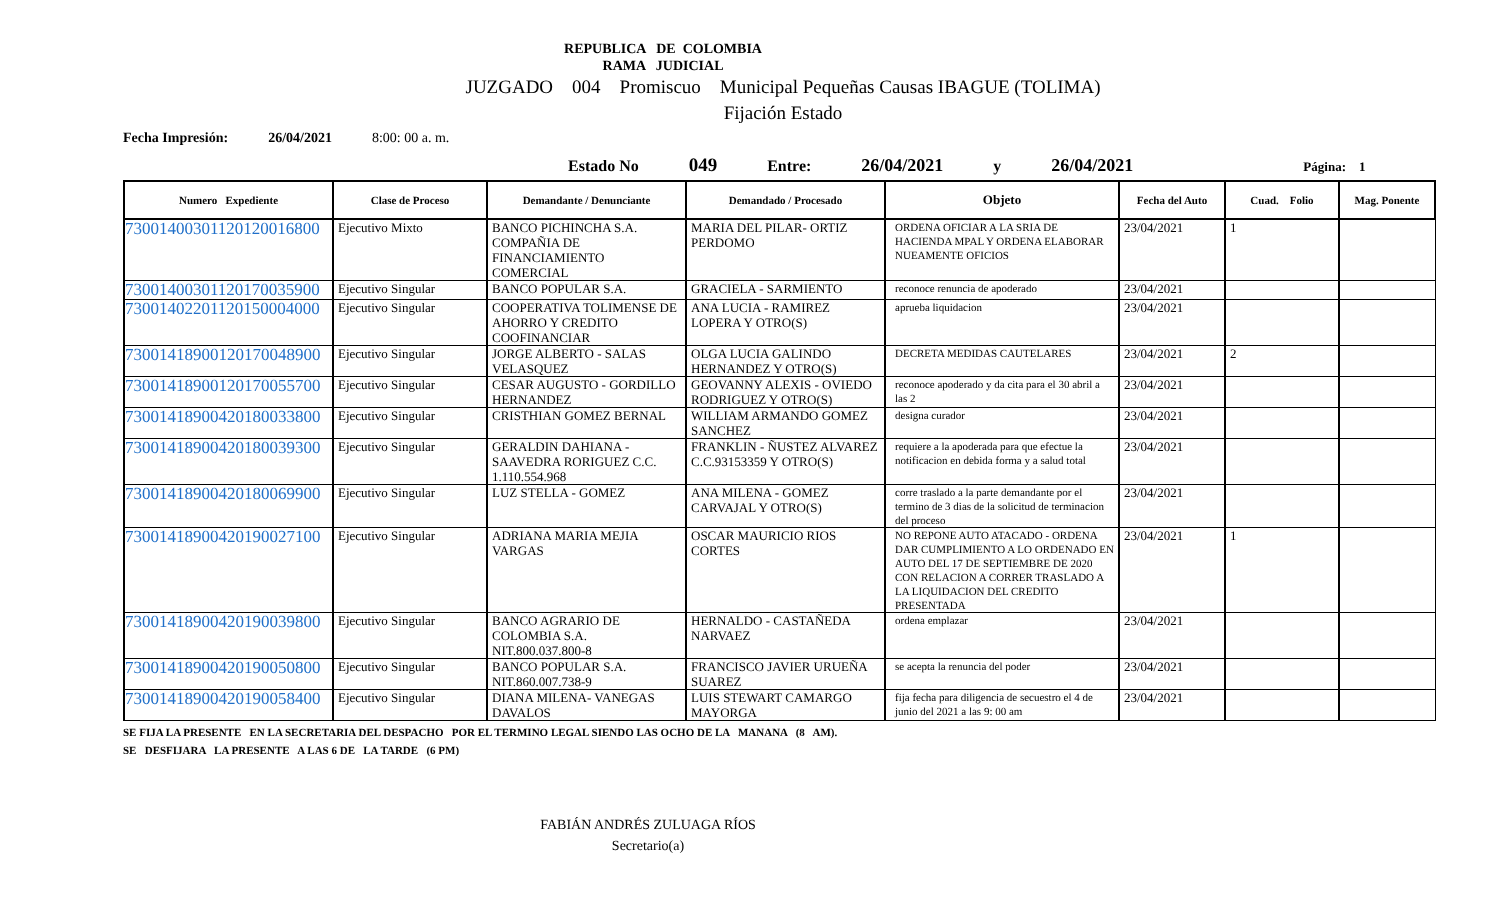REPUBLICA DE COLOMBIA
RAMA JUDICIAL
JUZGADO 004 Promiscuo Municipal Pequeñas Causas IBAGUE (TOLIMA)
Fijación Estado
Fecha Impresión: 26/04/2021 8:00: 00 a. m.
Estado No 049 Entre: 26/04/2021 y 26/04/2021 Página: 1
| Numero Expediente | Clase de Proceso | Demandante / Denunciante | Demandado / Procesado | Objeto | Fecha del Auto | Cuad. Folio | Mag. Ponente |
| --- | --- | --- | --- | --- | --- | --- | --- |
| 73001400301120120016800 | Ejecutivo Mixto | BANCO PICHINCHA S.A. COMPAÑIA DE FINANCIAMIENTO COMERCIAL | MARIA DEL PILAR- ORTIZ PERDOMO | ORDENA OFICIAR A LA SRIA DE HACIENDA MPAL Y ORDENA ELABORAR NUEAMENTE OFICIOS | 23/04/2021 | 1 | |
| 73001400301120170035900 | Ejecutivo Singular | BANCO POPULAR S.A. | GRACIELA - SARMIENTO | reconoce renuncia de apoderado | 23/04/2021 | | |
| 73001402201120150004000 | Ejecutivo Singular | COOPERATIVA TOLIMENSE DE AHORRO Y CREDITO COOFINANCIAR | ANA LUCIA - RAMIREZ LOPERA Y OTRO(S) | aprueba liquidacion | 23/04/2021 | | |
| 73001418900120170048900 | Ejecutivo Singular | JORGE ALBERTO - SALAS VELASQUEZ | OLGA LUCIA GALINDO HERNANDEZ Y OTRO(S) | DECRETA MEDIDAS CAUTELARES | 23/04/2021 | 2 | |
| 73001418900120170055700 | Ejecutivo Singular | CESAR AUGUSTO - GORDILLO HERNANDEZ | GEOVANNY ALEXIS - OVIEDO RODRIGUEZ Y OTRO(S) | reconoce apoderado y da cita para el 30 abril a las 2 | 23/04/2021 | | |
| 73001418900420180033800 | Ejecutivo Singular | CRISTHIAN GOMEZ BERNAL | WILLIAM ARMANDO GOMEZ SANCHEZ | designa curador | 23/04/2021 | | |
| 73001418900420180039300 | Ejecutivo Singular | GERALDIN DAHIANA - SAAVEDRA RORIGUEZ C.C. 1.110.554.968 | FRANKLIN - ÑUSTEZ ALVAREZ C.C.93153359 Y OTRO(S) | requiere a la apoderada para que efectue la notificacion en debida forma y a salud total | 23/04/2021 | | |
| 73001418900420180069900 | Ejecutivo Singular | LUZ STELLA - GOMEZ | ANA MILENA - GOMEZ CARVAJAL Y OTRO(S) | corre traslado a la parte demandante por el termino de 3 dias de la solicitud de terminacion del proceso | 23/04/2021 | | |
| 73001418900420190027100 | Ejecutivo Singular | ADRIANA MARIA MEJIA VARGAS | OSCAR MAURICIO RIOS CORTES | NO REPONE AUTO ATACADO - ORDENA DAR CUMPLIMIENTO A LO ORDENADO EN AUTO DEL 17 DE SEPTIEMBRE DE 2020 CON RELACION A CORRER TRASLADO A LA LIQUIDACION DEL CREDITO PRESENTADA | 23/04/2021 | 1 | |
| 73001418900420190039800 | Ejecutivo Singular | BANCO AGRARIO DE COLOMBIA S.A. NIT.800.037.800-8 | HERNALDO - CASTAÑEDA NARVAEZ | ordena emplazar | 23/04/2021 | | |
| 73001418900420190050800 | Ejecutivo Singular | BANCO POPULAR S.A. NIT.860.007.738-9 | FRANCISCO JAVIER URUEÑA SUAREZ | se acepta la renuncia del poder | 23/04/2021 | | |
| 73001418900420190058400 | Ejecutivo Singular | DIANA MILENA- VANEGAS DAVALOS | LUIS STEWART CAMARGO MAYORGA | fija fecha para diligencia de secuestro el 4 de junio del 2021 a las 9: 00 am | 23/04/2021 | | |
SE FIJA LA PRESENTE EN LA SECRETARIA DEL DESPACHO POR EL TERMINO LEGAL SIENDO LAS OCHO DE LA MANANA (8 AM).
SE DESFIJARA LA PRESENTE A LAS 6 DE LA TARDE (6 PM)
FABIÁN ANDRÉS ZULUAGA RÍOS
Secretario(a)